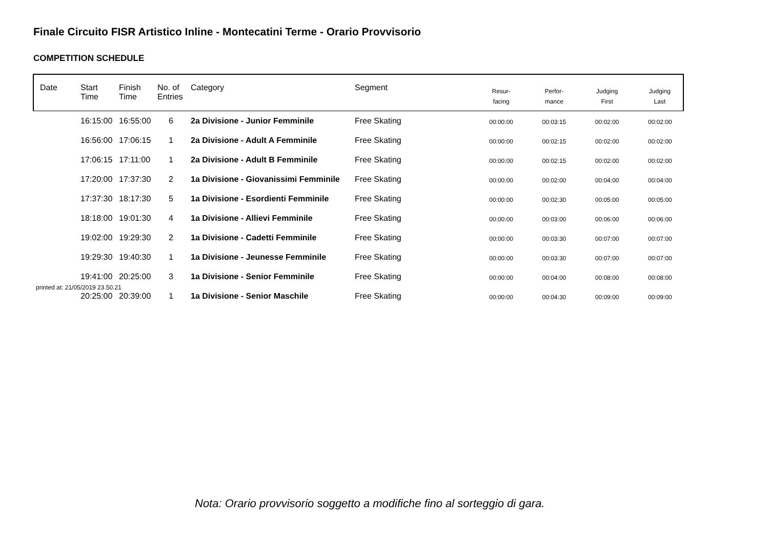Finale Circuito FISR Artistico Inline - Montecatini Terme - Orario Provvisorio
COMPETITION SCHEDULE
| Date | Start Time | Finish Time | No. of Entries | Category | Segment | Resur- facing | Perfor- mance | Judging First | Judging Last |
| --- | --- | --- | --- | --- | --- | --- | --- | --- | --- |
| | 16:15:00 | 16:55:00 | 6 | 2a Divisione - Junior Femminile | Free Skating | 00:00:00 | 00:03:15 | 00:02:00 | 00:02:00 |
| | 16:56:00 | 17:06:15 | 1 | 2a Divisione - Adult A Femminile | Free Skating | 00:00:00 | 00:02:15 | 00:02:00 | 00:02:00 |
| | 17:06:15 | 17:11:00 | 1 | 2a Divisione - Adult B Femminile | Free Skating | 00:00:00 | 00:02:15 | 00:02:00 | 00:02:00 |
| | 17:20:00 | 17:37:30 | 2 | 1a Divisione - Giovanissimi Femminile | Free Skating | 00:00:00 | 00:02:00 | 00:04:00 | 00:04:00 |
| | 17:37:30 | 18:17:30 | 5 | 1a Divisione - Esordienti Femminile | Free Skating | 00:00:00 | 00:02:30 | 00:05:00 | 00:05:00 |
| | 18:18:00 | 19:01:30 | 4 | 1a Divisione - Allievi Femminile | Free Skating | 00:00:00 | 00:03:00 | 00:06:00 | 00:06:00 |
| | 19:02:00 | 19:29:30 | 2 | 1a Divisione - Cadetti Femminile | Free Skating | 00:00:00 | 00:03:30 | 00:07:00 | 00:07:00 |
| | 19:29:30 | 19:40:30 | 1 | 1a Divisione - Jeunesse Femminile | Free Skating | 00:00:00 | 00:03:30 | 00:07:00 | 00:07:00 |
| | 19:41:00 | 20:25:00 | 3 | 1a Divisione - Senior Femminile | Free Skating | 00:00:00 | 00:04:00 | 00:08:00 | 00:08:00 |
| | 20:25:00 | 20:39:00 | 1 | 1a Divisione - Senior Maschile | Free Skating | 00:00:00 | 00:04:30 | 00:09:00 | 00:09:00 |
printed at: 21/05/2019 23.50.21
Nota: Orario provvisorio soggetto a modifiche fino al sorteggio di gara.